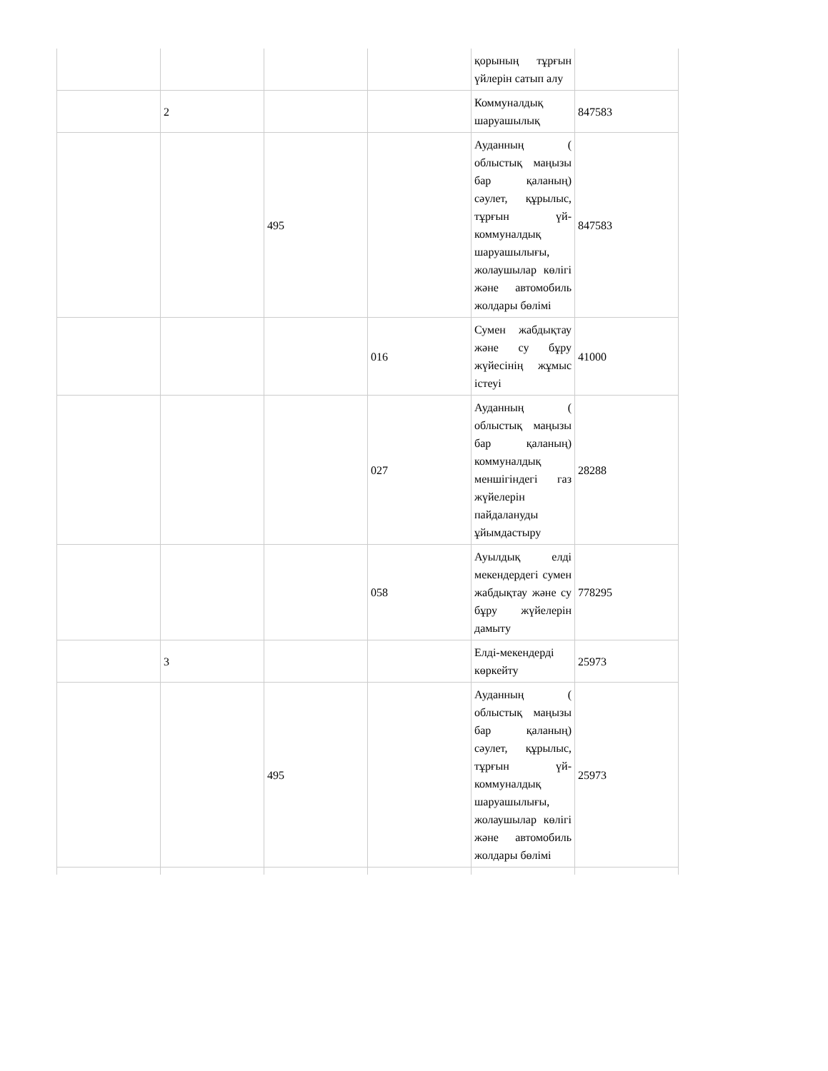| | | | | қорының тұрғын үйлерін сатып алу | |
| | 2 | | | Коммуналдық шаруашылық | 847583 |
| | | 495 | | Ауданның ( облыстық маңызы бар қаланың) сәулет, құрылыс, тұрғын үй-коммуналдық шаруашылығы, жолаушылар көлігі және автомобиль жолдары бөлімі | 847583 |
| | | | 016 | Сумен жабдықтау және су бұру жүйесінің жұмыс істеуі | 41000 |
| | | | 027 | Ауданның ( облыстық маңызы бар қаланың) коммуналдық меншігіндегі газ жүйелерін пайдалануды ұйымдастыру | 28288 |
| | | | 058 | Ауылдық елді мекендердегі сумен жабдықтау және су бұру жүйелерін дамыту | 778295 |
| | 3 | | | Елді-мекендерді көркейту | 25973 |
| | | 495 | | Ауданның ( облыстық маңызы бар қаланың) сәулет, құрылыс, тұрғын үй-коммуналдық шаруашылығы, жолаушылар көлігі және автомобиль жолдары бөлімі | 25973 |